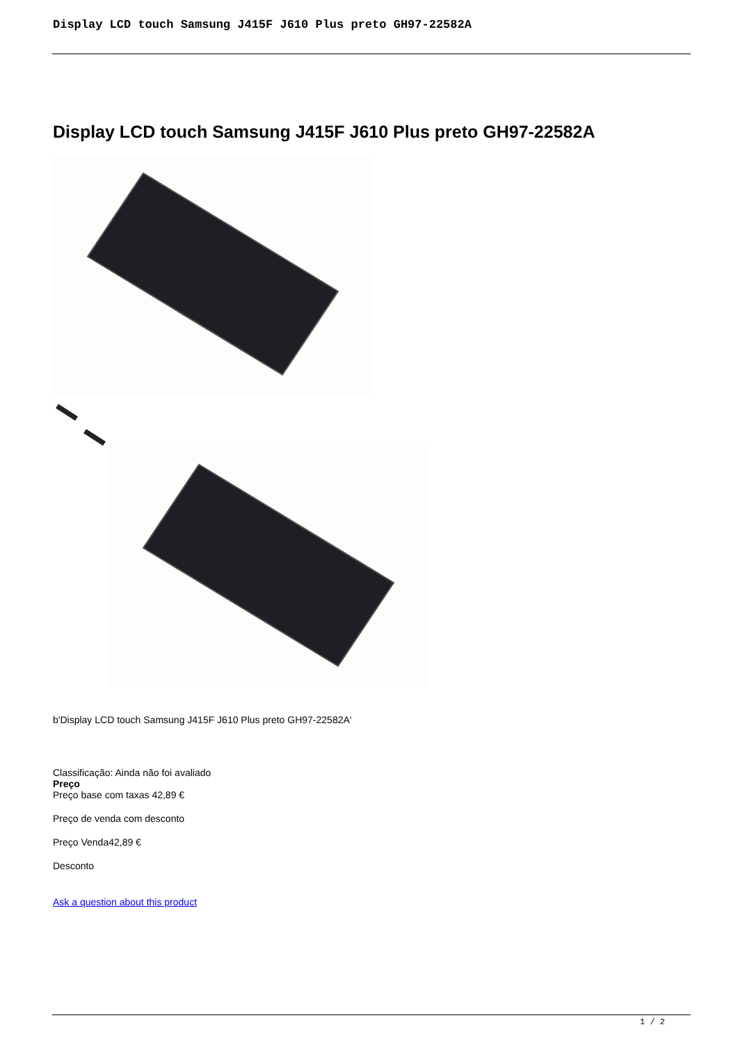Display LCD touch Samsung J415F J610 Plus preto GH97-22582A
Display LCD touch Samsung J415F J610 Plus preto GH97-22582A
b'Display LCD touch Samsung J415F J610 Plus preto GH97-22582A'
Classificação: Ainda não foi avaliado
Preço
Preço base com taxas 42,89 €
Preço de venda com desconto
Preço Venda42,89 €
Desconto
Ask a question about this product
1 / 2